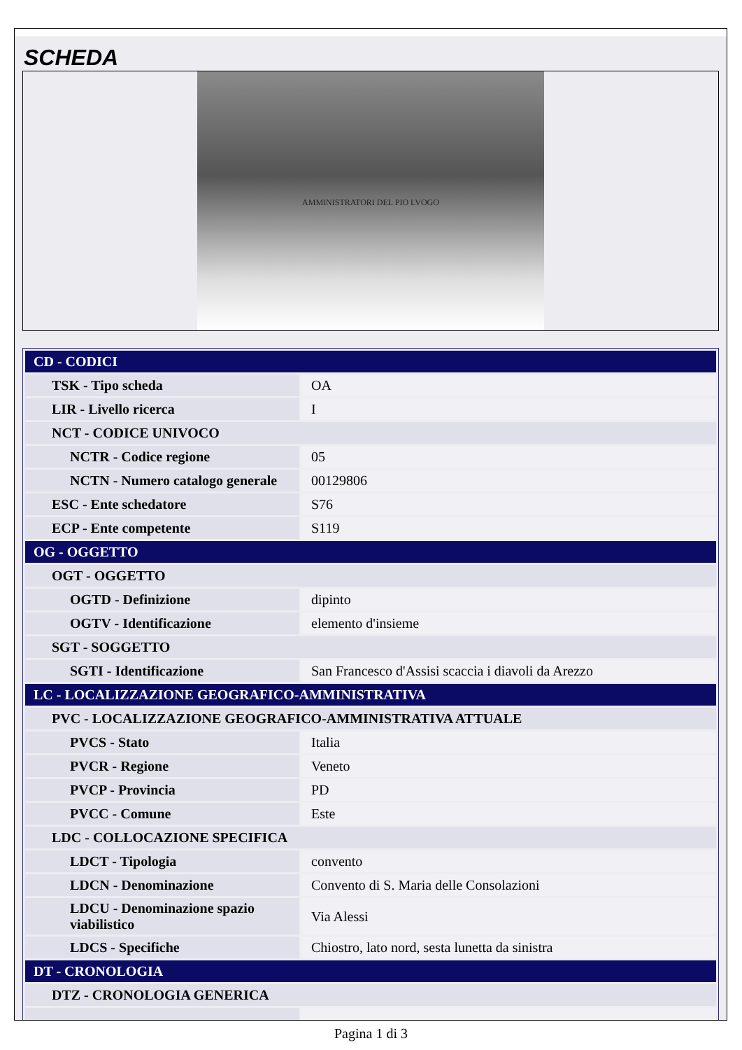SCHEDA
AMMINISTRATORI DEL PIO LVOGO
| CD - CODICI | |
| TSK - Tipo scheda | OA |
| LIR - Livello ricerca | I |
| NCT - CODICE UNIVOCO | |
| NCTR - Codice regione | 05 |
| NCTN - Numero catalogo generale | 00129806 |
| ESC - Ente schedatore | S76 |
| ECP - Ente competente | S119 |
| OG - OGGETTO | |
| OGT - OGGETTO | |
| OGTD - Definizione | dipinto |
| OGTV - Identificazione | elemento d'insieme |
| SGT - SOGGETTO | |
| SGTI - Identificazione | San Francesco d'Assisi scaccia i diavoli da Arezzo |
| LC - LOCALIZZAZIONE GEOGRAFICO-AMMINISTRATIVA | |
| PVC - LOCALIZZAZIONE GEOGRAFICO-AMMINISTRATIVA ATTUALE | |
| PVCS - Stato | Italia |
| PVCR - Regione | Veneto |
| PVCP - Provincia | PD |
| PVCC - Comune | Este |
| LDC - COLLOCAZIONE SPECIFICA | |
| LDCT - Tipologia | convento |
| LDCN - Denominazione | Convento di S. Maria delle Consolazioni |
| LDCU - Denominazione spazio viabilistico | Via Alessi |
| LDCS - Specifiche | Chiostro, lato nord, sesta lunetta da sinistra |
| DT - CRONOLOGIA | |
| DTZ - CRONOLOGIA GENERICA | |
Pagina 1 di 3